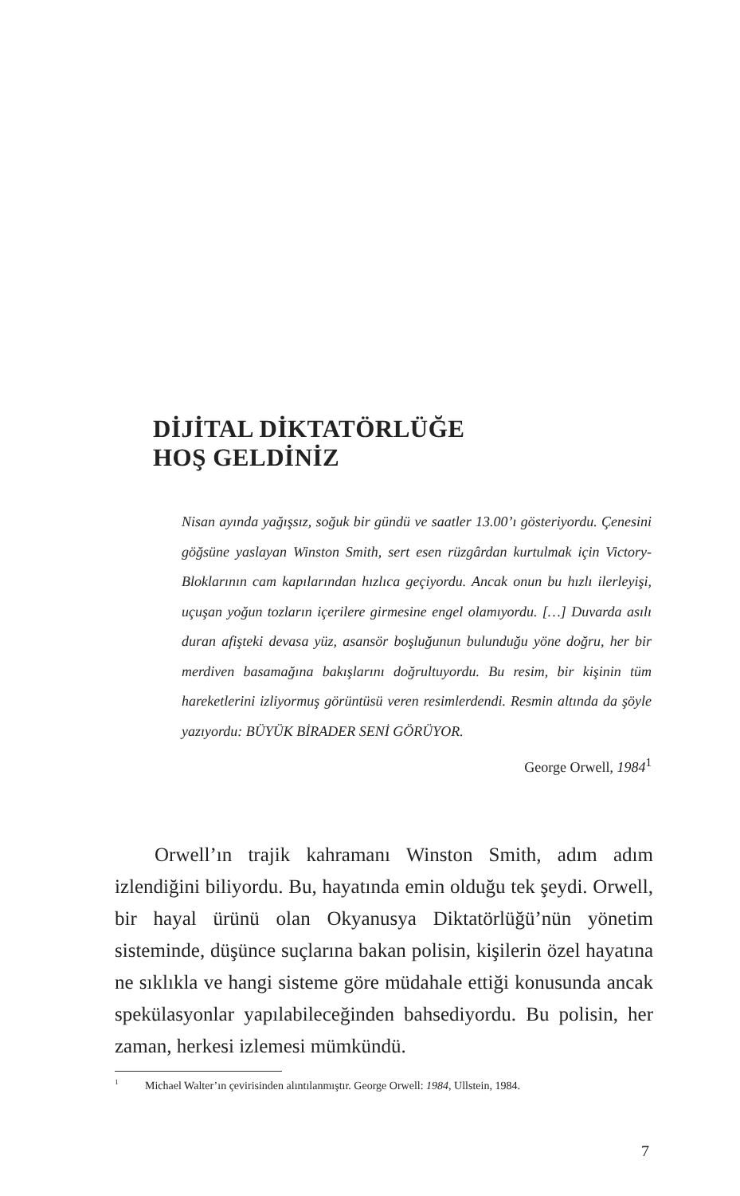DİJİTAL DİKTATÖRLÜĞE
HOŞ GELDİNİZ
Nisan ayında yağışsız, soğuk bir gündü ve saatler 13.00’ı gösteriyordu. Çenesini göğsüne yaslayan Winston Smith, sert esen rüzgârdan kurtulmak için Victory-Bloklarının cam kapılarından hızlıca geçiyordu. Ancak onun bu hızlı ilerleyişi, uçuşan yoğun tozların içerilere girmesine engel olamıyordu. […] Duvarda asılı duran afişteki devasa yüz, asansör boşluğunun bulunduğu yöne doğru, her bir merdiven basamağına bakışlarını doğrultuyordu. Bu resim, bir kişinin tüm hareketlerini izliyormuş görüntüsü veren resimlerdendi. Resmin altında da şöyle yazıyordu: BÜYÜK BİRADER SENİ GÖRÜYOR.
George Orwell, 1984<sup>1</sup>
Orwell’ın trajik kahramanı Winston Smith, adım adım izlendiğini biliyordu. Bu, hayatında emin olduğu tek şeydi. Orwell, bir hayal ürünü olan Okyanusya Diktatörlüğü’nün yönetim sisteminde, düşünce suçlarına bakan polisin, kişilerin özel hayatına ne sıklıkla ve hangi sisteme göre müdahale ettiği konusunda ancak spekülasyonlar yapılabileceğinden bahsediyordu. Bu polisin, her zaman, herkesi izlemesi mümkündü.
<sup>1</sup> Michael Walter’ın çevirisinden alıntılanmıştır. George Orwell: 1984, Ullstein, 1984.
7